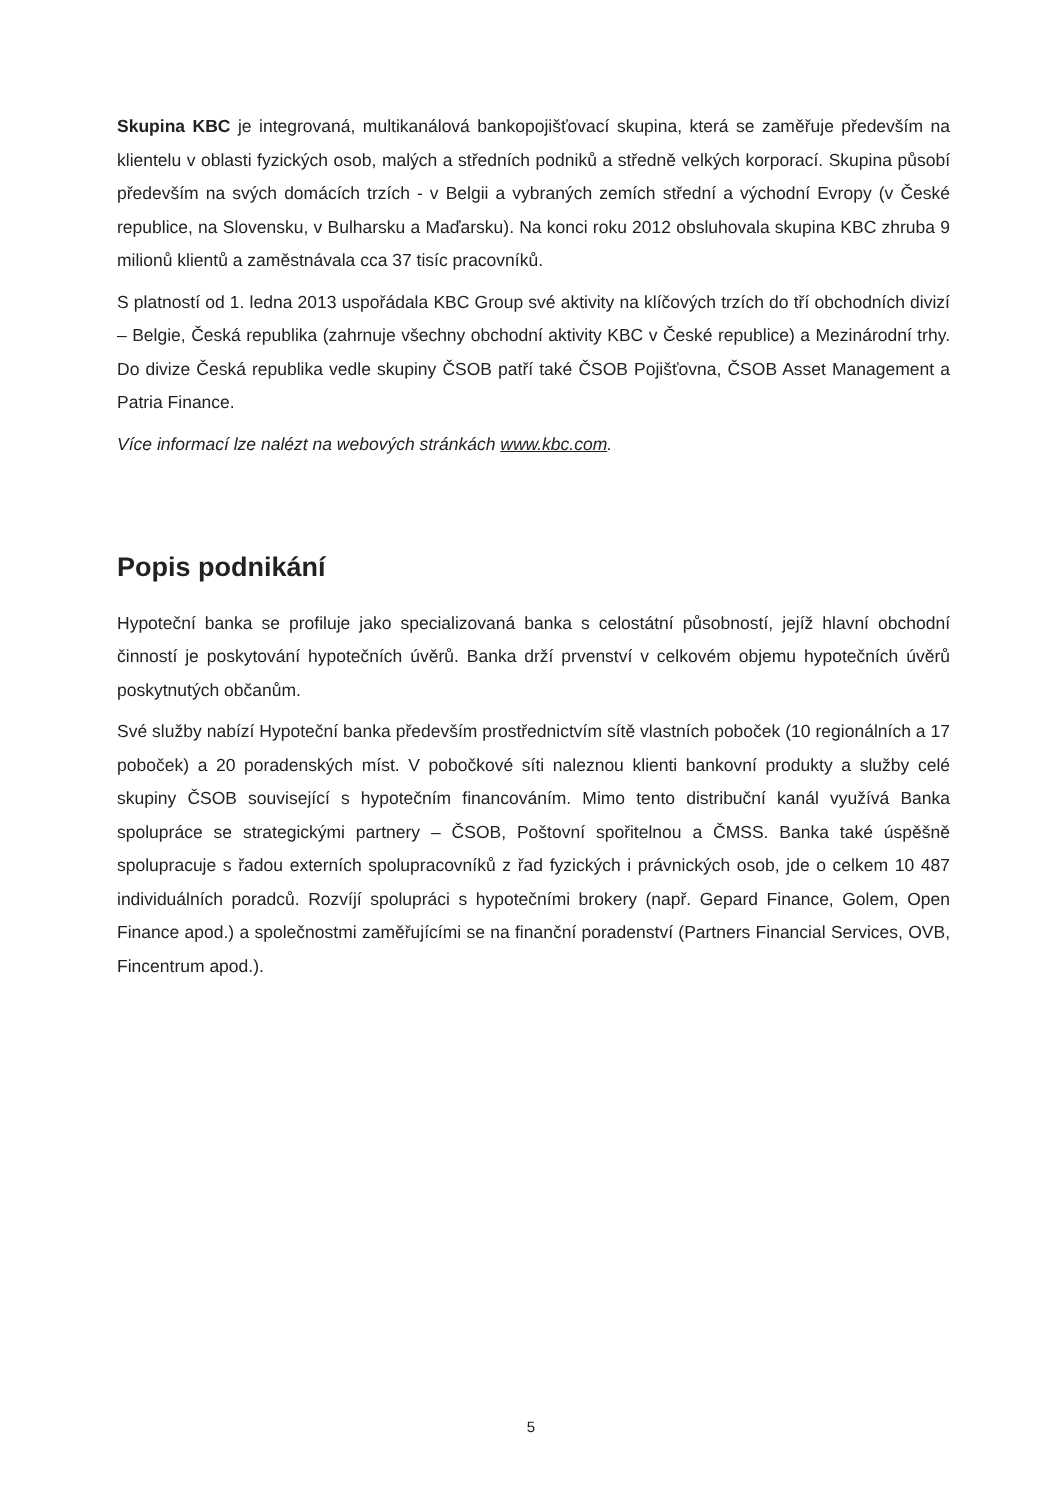Skupina KBC je integrovaná, multikanálová bankopojišťovací skupina, která se zaměřuje především na klientelu v oblasti fyzických osob, malých a středních podniků a středně velkých korporací. Skupina působí především na svých domácích trzích - v Belgii a vybraných zemích střední a východní Evropy (v České republice, na Slovensku, v Bulharsku a Maďarsku). Na konci roku 2012 obsluhovala skupina KBC zhruba 9 milionů klientů a zaměstnávala cca 37 tisíc pracovníků.
S platností od 1. ledna 2013 uspořádala KBC Group své aktivity na klíčových trzích do tří obchodních divizí – Belgie, Česká republika (zahrnuje všechny obchodní aktivity KBC v České republice) a Mezinárodní trhy. Do divize Česká republika vedle skupiny ČSOB patří také ČSOB Pojišťovna, ČSOB Asset Management a Patria Finance.
Více informací lze nalézt na webových stránkách www.kbc.com.
Popis podnikání
Hypoteční banka se profiluje jako specializovaná banka s celostátní působností, jejíž hlavní obchodní činností je poskytování hypotečních úvěrů. Banka drží prvenství v celkovém objemu hypotečních úvěrů poskytnutých občanům.
Své služby nabízí Hypoteční banka především prostřednictvím sítě vlastních poboček (10 regionálních a 17 poboček) a 20 poradenských míst. V pobočkové síti naleznou klienti bankovní produkty a služby celé skupiny ČSOB související s hypotečním financováním. Mimo tento distribuční kanál využívá Banka spolupráce se strategickými partnery – ČSOB, Poštovní spořitelnou a ČMSS. Banka také úspěšně spolupracuje s řadou externích spolupracovníků z řad fyzických i právnických osob, jde o celkem 10 487 individuálních poradců. Rozvíjí spolupráci s hypotečními brokery (např. Gepard Finance, Golem, Open Finance apod.) a společnostmi zaměřujícími se na finanční poradenství (Partners Financial Services, OVB, Fincentrum apod.).
5